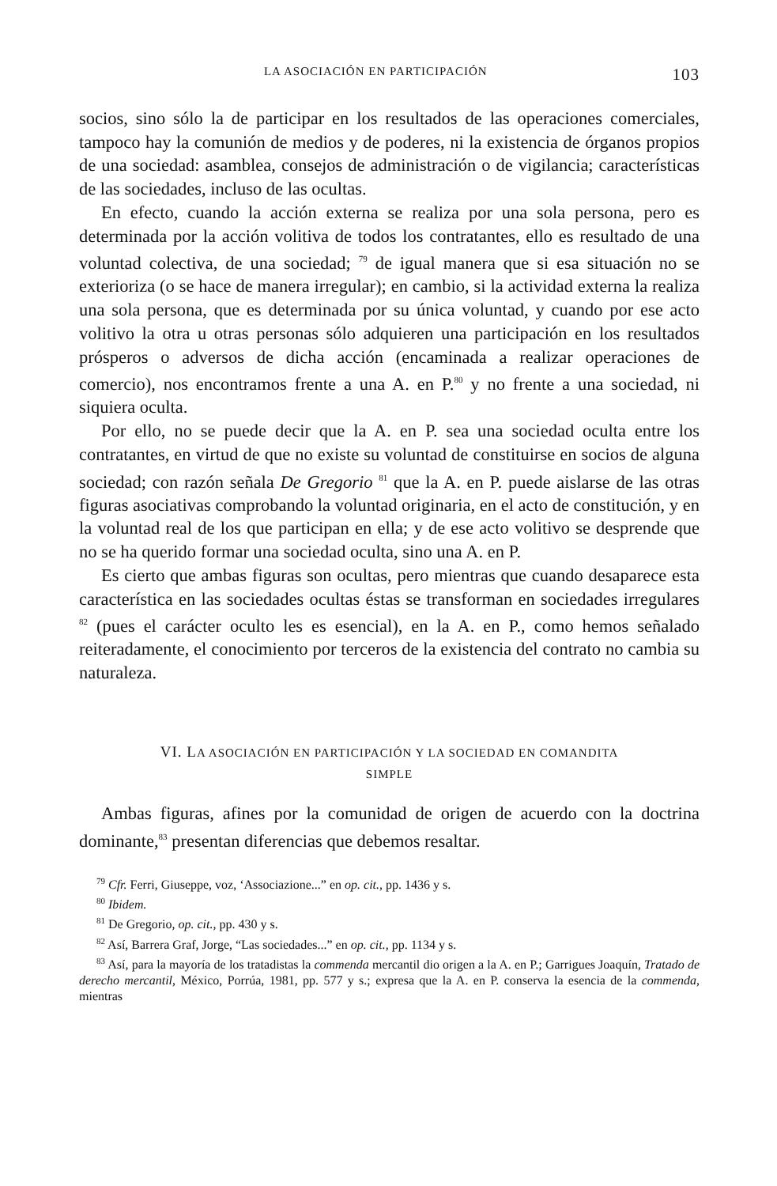LA ASOCIACIÓN EN PARTICIPACIÓN 103
socios, sino sólo la de participar en los resultados de las operaciones comerciales, tampoco hay la comunión de medios y de poderes, ni la existencia de órganos propios de una sociedad: asamblea, consejos de administración o de vigilancia; características de las sociedades, incluso de las ocultas.
En efecto, cuando la acción externa se realiza por una sola persona, pero es determinada por la acción volitiva de todos los contratantes, ello es resultado de una voluntad colectiva, de una sociedad; <sup>79</sup> de igual manera que si esa situación no se exterioriza (o se hace de manera irregular); en cambio, si la actividad externa la realiza una sola persona, que es determinada por su única voluntad, y cuando por ese acto volitivo la otra u otras personas sólo adquieren una participación en los resultados prósperos o adversos de dicha acción (encaminada a realizar operaciones de comercio), nos encontramos frente a una A. en P.<sup>80</sup> y no frente a una sociedad, ni siquiera oculta.
Por ello, no se puede decir que la A. en P. sea una sociedad oculta entre los contratantes, en virtud de que no existe su voluntad de constituirse en socios de alguna sociedad; con razón señala De Gregorio <sup>81</sup> que la A. en P. puede aislarse de las otras figuras asociativas comprobando la voluntad originaria, en el acto de constitución, y en la voluntad real de los que participan en ella; y de ese acto volitivo se desprende que no se ha querido formar una sociedad oculta, sino una A. en P.
Es cierto que ambas figuras son ocultas, pero mientras que cuando desaparece esta característica en las sociedades ocultas éstas se transforman en sociedades irregulares <sup>82</sup> (pues el carácter oculto les es esencial), en la A. en P., como hemos señalado reiteradamente, el conocimiento por terceros de la existencia del contrato no cambia su naturaleza.
VI. LA ASOCIACIÓN EN PARTICIPACIÓN Y LA SOCIEDAD EN COMANDITA
SIMPLE
Ambas figuras, afines por la comunidad de origen de acuerdo con la doctrina dominante,<sup>83</sup> presentan diferencias que debemos resaltar.
<sup>79</sup> Cfr. Ferri, Giuseppe, voz, ‘Associazione...” en op. cit., pp. 1436 y s.
<sup>80</sup> Ibidem.
<sup>81</sup> De Gregorio, op. cit., pp. 430 y s.
<sup>82</sup> Así, Barrera Graf, Jorge, “Las sociedades...” en op. cit., pp. 1134 y s.
<sup>83</sup> Así, para la mayoría de los tratadistas la commenda mercantil dio origen a la A. en P.; Garrigues Joaquín, Tratado de derecho mercantil, México, Porrúa, 1981, pp. 577 y s.; expresa que la A. en P. conserva la esencia de la commenda, mientras